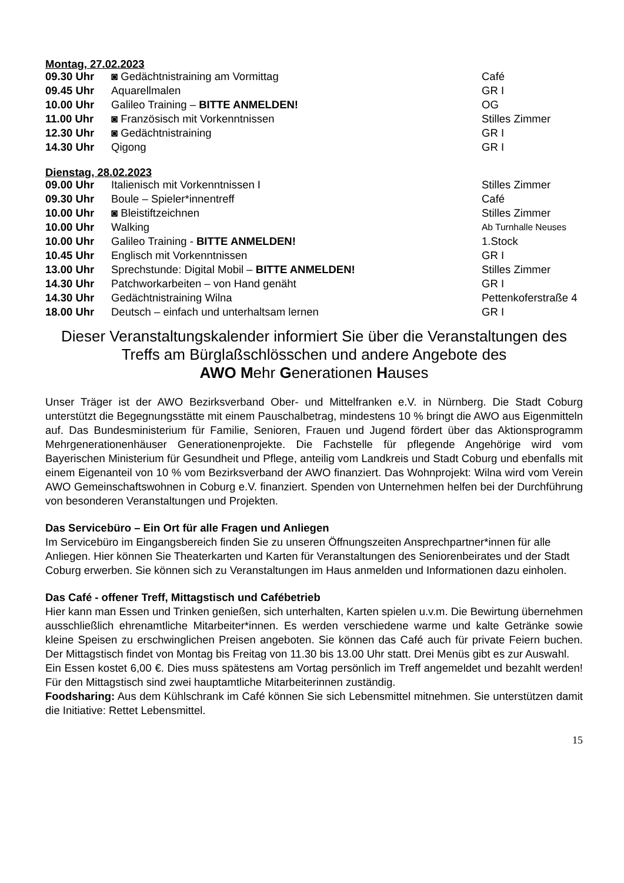Montag, 27.02.2023
| 09.30 Uhr | ◙ Gedächtnistraining am Vormittag | Café |
| 09.45 Uhr | Aquarellmalen | GR I |
| 10.00 Uhr | Galileo Training – BITTE ANMELDEN! | OG |
| 11.00 Uhr | ◙ Französisch mit Vorkenntnissen | Stilles Zimmer |
| 12.30 Uhr | ◙ Gedächtnistraining | GR I |
| 14.30 Uhr | Qigong | GR I |
Dienstag, 28.02.2023
| 09.00 Uhr | Italienisch mit Vorkenntnissen I | Stilles Zimmer |
| 09.30 Uhr | Boule – Spieler*innentreff | Café |
| 10.00 Uhr | ◙ Bleistiftzeichnen | Stilles Zimmer |
| 10.00 Uhr | Walking | Ab Turnhalle Neuses |
| 10.00 Uhr | Galileo Training - BITTE ANMELDEN! | 1.Stock |
| 10.45 Uhr | Englisch mit Vorkenntnissen | GR I |
| 13.00 Uhr | Sprechstunde: Digital Mobil – BITTE ANMELDEN! | Stilles Zimmer |
| 14.30 Uhr | Patchworkarbeiten – von Hand genäht | GR I |
| 14.30 Uhr | Gedächtnistraining Wilna | Pettenkoferstraße 4 |
| 18.00 Uhr | Deutsch – einfach und unterhaltsam lernen | GR I |
Dieser Veranstaltungskalender informiert Sie über die Veranstaltungen des
Treffs am Bürglaßschlösschen und andere Angebote des
AWO Mehr Generationen Hauses
Unser Träger ist der AWO Bezirksverband Ober- und Mittelfranken e.V. in Nürnberg. Die Stadt Coburg unterstützt die Begegnungsstätte mit einem Pauschalbetrag, mindestens 10 % bringt die AWO aus Eigenmitteln auf. Das Bundesministerium für Familie, Senioren, Frauen und Jugend fördert über das Aktionsprogramm Mehrgenerationenhäuser Generationenprojekte. Die Fachstelle für pflegende Angehörige wird vom Bayerischen Ministerium für Gesundheit und Pflege, anteilig vom Landkreis und Stadt Coburg und ebenfalls mit einem Eigenanteil von 10 % vom Bezirksverband der AWO finanziert. Das Wohnprojekt: Wilna wird vom Verein AWO Gemeinschaftswohnen in Coburg e.V. finanziert. Spenden von Unternehmen helfen bei der Durchführung von besonderen Veranstaltungen und Projekten.
Das Servicebüro – Ein Ort für alle Fragen und Anliegen
Im Servicebüro im Eingangsbereich finden Sie zu unseren Öffnungszeiten Ansprechpartner*innen für alle Anliegen. Hier können Sie Theaterkarten und Karten für Veranstaltungen des Seniorenbeirates und der Stadt Coburg erwerben. Sie können sich zu Veranstaltungen im Haus anmelden und Informationen dazu einholen.
Das Café - offener Treff, Mittagstisch und Cafébetrieb
Hier kann man Essen und Trinken genießen, sich unterhalten, Karten spielen u.v.m. Die Bewirtung übernehmen ausschließlich ehrenamtliche Mitarbeiter*innen. Es werden verschiedene warme und kalte Getränke sowie kleine Speisen zu erschwinglichen Preisen angeboten. Sie können das Café auch für private Feiern buchen. Der Mittagstisch findet von Montag bis Freitag von 11.30 bis 13.00 Uhr statt. Drei Menüs gibt es zur Auswahl.
Ein Essen kostet 6,00 €. Dies muss spätestens am Vortag persönlich im Treff angemeldet und bezahlt werden! Für den Mittagstisch sind zwei hauptamtliche Mitarbeiterinnen zuständig.
Foodsharing: Aus dem Kühlschrank im Café können Sie sich Lebensmittel mitnehmen. Sie unterstützen damit die Initiative: Rettet Lebensmittel.
15